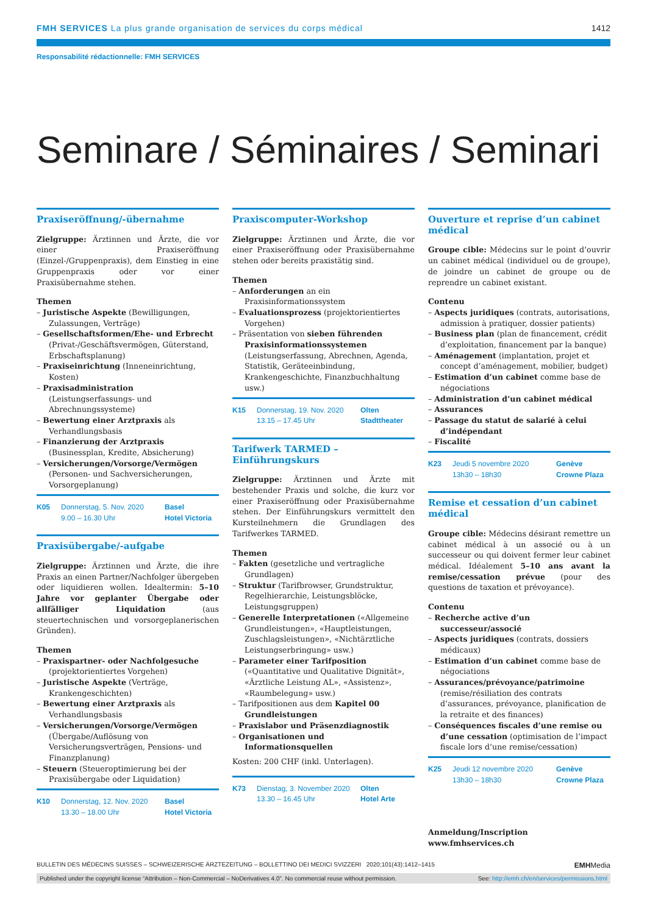FMH SERVICES La plus grande organisation de services du corps médical
1412
Responsabilité rédactionnelle: FMH SERVICES
Seminare / Séminaires / Seminari
Praxiseröffnung/-übernahme
Zielgruppe: Ärztinnen und Ärzte, die vor einer Praxiseröffnung (Einzel-/Gruppenpraxis), dem Einstieg in eine Gruppenpraxis oder vor einer Praxisübernahme stehen.
Themen
– Juristische Aspekte (Bewilligungen, Zulassungen, Verträge)
– Gesellschaftsformen/Ehe- und Erbrecht (Privat-/Geschäftsvermögen, Güterstand, Erbschaftsplanung)
– Praxiseinrichtung (Inneneinrichtung, Kosten)
– Praxisadministration (Leistungserfassungs- und Abrechnungssysteme)
– Bewertung einer Arztpraxis als Verhandlungsbasis
– Finanzierung der Arztpraxis (Businessplan, Kredite, Absicherung)
– Versicherungen/Vorsorge/Vermögen (Personen- und Sachversicherungen, Vorsorgeplanung)
K05 Donnerstag, 5. Nov. 2020
9.00 – 16.30 Uhr Basel
Hotel Victoria
Praxisübergabe/-aufgabe
Zielgruppe: Ärztinnen und Ärzte, die ihre Praxis an einen Partner/Nachfolger übergeben oder liquidieren wollen. Idealtermin: 5–10 Jahre vor geplanter Übergabe oder allfälliger Liquidation (aus steuertechnischen und vorsorgeplanerischen Gründen).
Themen
– Praxispartner- oder Nachfolgesuche (projektorientiertes Vorgehen)
– Juristische Aspekte (Verträge, Krankengeschichten)
– Bewertung einer Arztpraxis als Verhandlungsbasis
– Versicherungen/Vorsorge/Vermögen (Übergabe/Auflösung von Versicherungsverträgen, Pensions- und Finanzplanung)
– Steuern (Steueroptimierung bei der Praxisübergabe oder Liquidation)
K10 Donnerstag, 12. Nov. 2020
13.30 – 18.00 Uhr Basel
Hotel Victoria
Praxiscomputer-Workshop
Zielgruppe: Ärztinnen und Ärzte, die vor einer Praxiseröffnung oder Praxisübernahme stehen oder bereits praxistätig sind.
Themen
– Anforderungen an ein Praxisinformationssystem
– Evaluationsprozess (projektorientiertes Vorgehen)
– Präsentation von sieben führenden Praxisinformationssystemen (Leistungserfassung, Abrechnen, Agenda, Statistik, Geräteeinbindung, Krankengeschichte, Finanzbuchhaltung usw.)
K15 Donnerstag, 19. Nov. 2020
13.15 – 17.45 Uhr Olten
Stadttheater
Tarifwerk TARMED – Einführungskurs
Zielgruppe: Ärztinnen und Ärzte mit bestehender Praxis und solche, die kurz vor einer Praxiseröffnung oder Praxisübernahme stehen. Der Einführungskurs vermittelt den Kursteilnehmern die Grundlagen des Tarifwerkes TARMED.
Themen
– Fakten (gesetzliche und vertragliche Grundlagen)
– Struktur (Tarifbrowser, Grundstruktur, Regelhierarchie, Leistungsblöcke, Leistungsgruppen)
– Generelle Interpretationen («Allgemeine Grundleistungen», «Hauptleistungen, Zuschlagsleistungen», «Nichtärztliche Leistungserbringung» usw.)
– Parameter einer Tarifposition («Quantitative und Qualitative Dignität», «Ärztliche Leistung AL», «Assistenz», «Raumbelegung» usw.)
– Tarifpositionen aus dem Kapitel 00 Grundleistungen
– Praxislabor und Präsenzdiagnostik
– Organisationen und Informationsquellen
Kosten: 200 CHF (inkl. Unterlagen).
K73 Dienstag, 3. November 2020
13.30 – 16.45 Uhr Olten
Hotel Arte
Ouverture et reprise d’un cabinet médical
Groupe cible: Médecins sur le point d’ouvrir un cabinet médical (individuel ou de groupe), de joindre un cabinet de groupe ou de reprendre un cabinet existant.
Contenu
– Aspects juridiques (contrats, autorisations, admission à pratiquer, dossier patients)
– Business plan (plan de financement, crédit d’exploitation, financement par la banque)
– Aménagement (implantation, projet et concept d’aménagement, mobilier, budget)
– Estimation d’un cabinet comme base de négociations
– Administration d’un cabinet médical
– Assurances
– Passage du statut de salarié à celui d’indépendant
– Fiscalité
K23 Jeudi 5 novembre 2020
13h30 – 18h30 Genève
Crowne Plaza
Remise et cessation d’un cabinet médical
Groupe cible: Médecins désirant remettre un cabinet médical à un associé ou à un successeur ou qui doivent fermer leur cabinet médical. Idéalement 5–10 ans avant la remise/cessation prévue (pour des questions de taxation et prévoyance).
Contenu
– Recherche active d’un successeur/associé
– Aspects juridiques (contrats, dossiers médicaux)
– Estimation d’un cabinet comme base de négociations
– Assurances/prévoyance/patrimoine (remise/résiliation des contrats d’assurances, prévoyance, planification de la retraite et des finances)
– Conséquences fiscales d’une remise ou d’une cessation (optimisation de l’impact fiscale lors d’une remise/cessation)
K25 Jeudi 12 novembre 2020
13h30 – 18h30 Genève
Crowne Plaza
Anmeldung/Inscription
www.fmhservices.ch
BULLETIN DES MÉDECINS SUISSES – SCHWEIZERISCHE ÄRZTEZEITUNG – BOLLETTINO DEI MEDICI SVIZZERI 2020;101(43):1412–1415 EMHMedia
Published under the copyright license “Attribution – Non-Commercial – NoDerivatives 4.0”. No commercial reuse without permission. See: http://emh.ch/en/services/permissions.html